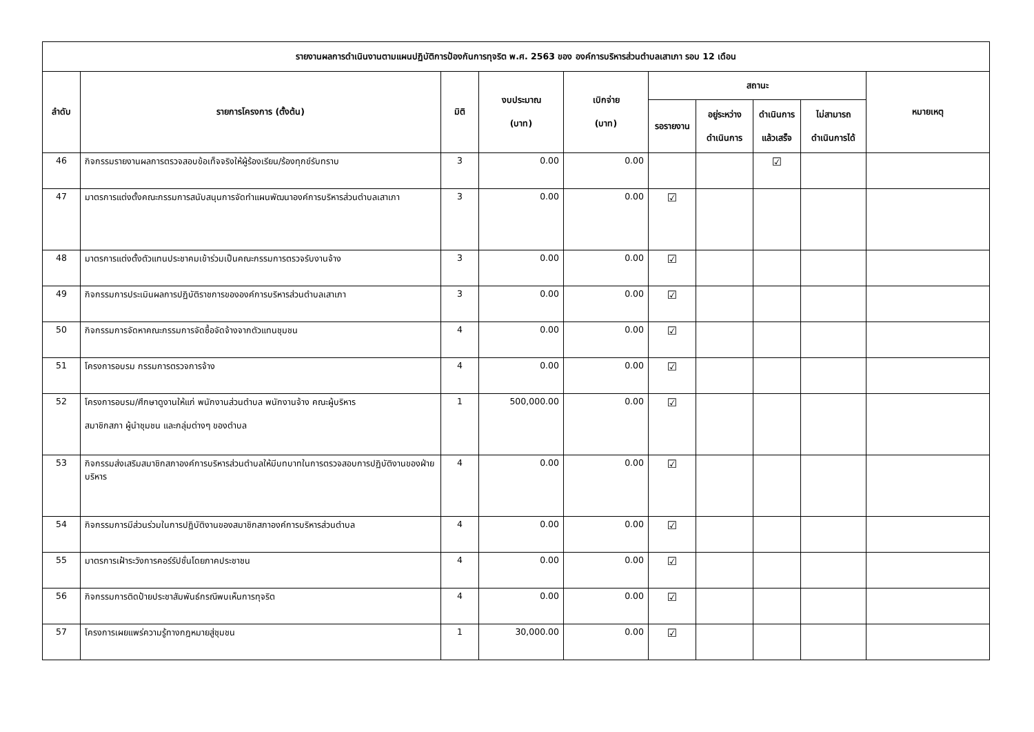| รายงานผลการดำเนินงานตามแผนปฏิบัติการป้องกันการทุจริต พ.ศ. 2563 ของ องค์การบริหารส่วนตำบลเสาเภา รอบ 12 เดือน | | | | | | | | | |
| --- | --- | --- | --- | --- | --- | --- | --- | --- | --- |
| ลำดับ | รายการโครงการ (ตั้งต้น) | มิติ | งบประมาณ (บาท) | เบิกจ่าย (บาท) | สถานะ | | | | หมายเหตุ |
| | | | | | รอรายงาน | อยู่ระหว่าง ดำเนินการ | ดำเนินการ แล้วเสร็จ | ไม่สามารถ ดำเนินการได้ | |
| 46 | กิจกรรมรายงานผลการตรวจสอบข้อเท็จจริงให้ผู้ร้องเรียน/ร้องทุกข์รับทราบ | 3 | 0.00 | 0.00 | | | ☑ | | |
| 47 | มาตรการแต่งตั้งคณะกรรมการสนับสนุนการจัดทำแผนพัฒนาองค์การบริหารส่วนตำบลเสาเภา | 3 | 0.00 | 0.00 | ☑ | | | | |
| 48 | มาตรการแต่งตั้งตัวแทนประชาคมเข้าร่วมเป็นคณะกรรมการตรวจรับงานจ้าง | 3 | 0.00 | 0.00 | ☑ | | | | |
| 49 | กิจกรรมการประเมินผลการปฏิบัติราชการขององค์การบริหารส่วนตำบลเสาเภา | 3 | 0.00 | 0.00 | ☑ | | | | |
| 50 | กิจกรรมการจัดหาคณะกรรมการจัดซื้อจัดจ้างจากตัวแทนชุมชน | 4 | 0.00 | 0.00 | ☑ | | | | |
| 51 | โครงการอบรม กรรมการตรวจการจ้าง | 4 | 0.00 | 0.00 | ☑ | | | | |
| 52 | โครงการอบรม/ศึกษาดูงานให้แก่ พนักงานส่วนตำบล พนักงานจ้าง คณะผู้บริหาร สมาชิกสภา ผู้นำชุมชน และกลุ่มต่างๆ ของตำบล | 1 | 500,000.00 | 0.00 | ☑ | | | | |
| 53 | กิจกรรมส่งเสริมสมาชิกสภาองค์การบริหารส่วนตำบลให้มีบทบาทในการตรวจสอบการปฏิบัติงานของฝ่ายบริหาร | 4 | 0.00 | 0.00 | ☑ | | | | |
| 54 | กิจกรรมการมีส่วนร่วมในการปฏิบัติงานของสมาชิกสภาองค์การบริหารส่วนตำบล | 4 | 0.00 | 0.00 | ☑ | | | | |
| 55 | มาตรการเฝ้าระวังการคอร์รัปชั่นโดยภาคประชาชน | 4 | 0.00 | 0.00 | ☑ | | | | |
| 56 | กิจกรรมการติดป้ายประชาสัมพันธ์กรณีพบเห็นการทุจริต | 4 | 0.00 | 0.00 | ☑ | | | | |
| 57 | โครงการเผยแพร่ความรู้ทางกฎหมายสู่ชุมชน | 1 | 30,000.00 | 0.00 | ☑ | | | | |